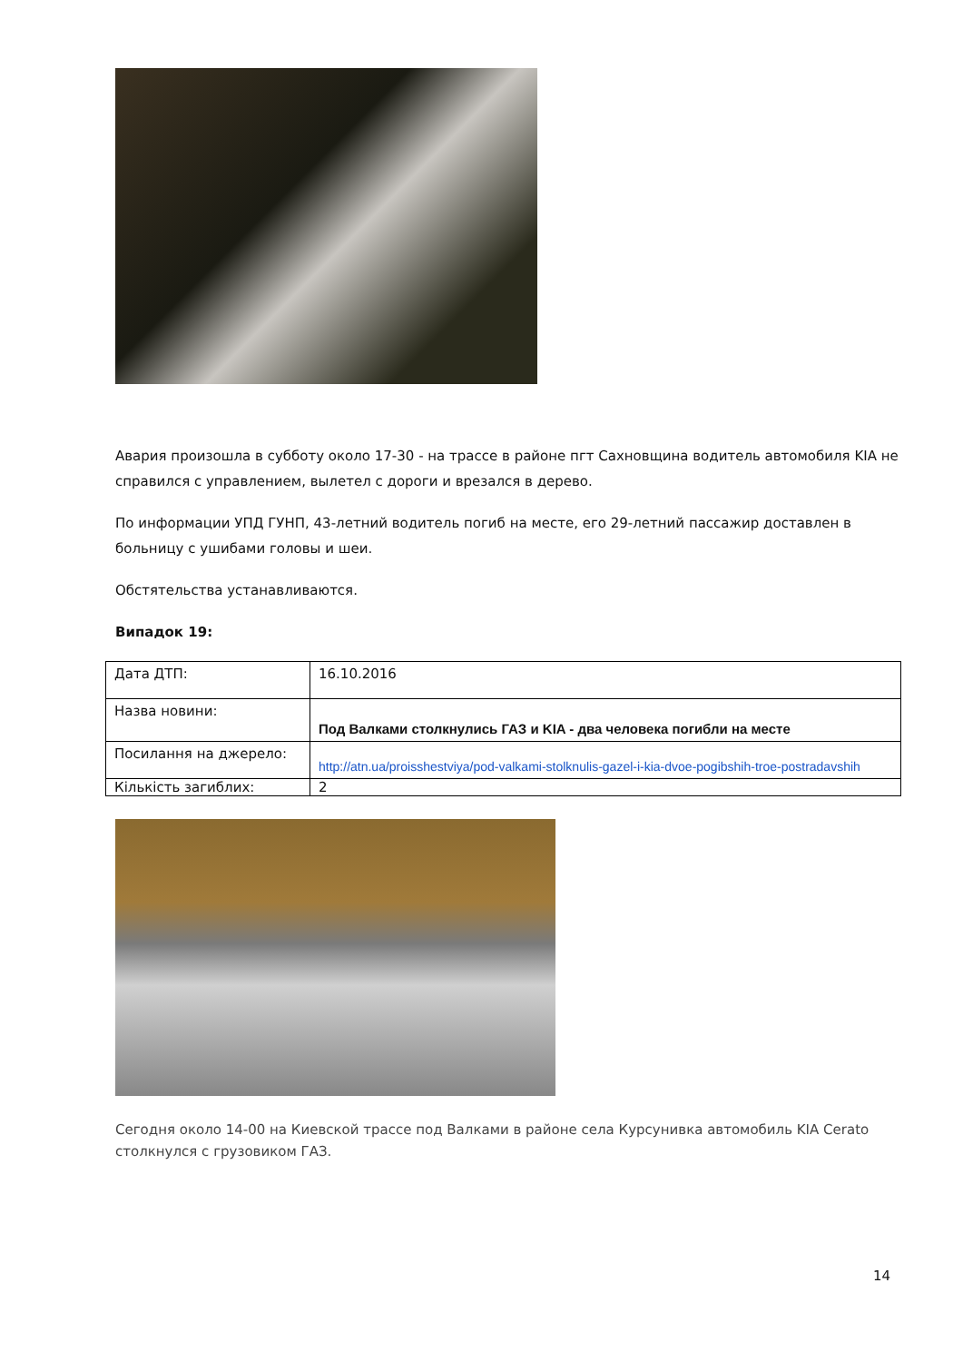Авария произошла в субботу около 17-30 - на трассе в районе пгт Сахновщина водитель автомобиля KIA не справился с управлением, вылетел с дороги и врезался в дерево.
По информации УПД ГУНП, 43-летний водитель погиб на месте, его 29-летний пассажир доставлен в больницу с ушибами головы и шеи.
Обстятельства устанавливаются.
Випадок 19:
| Дата ДТП: | 16.10.2016 |
| Назва новини: | Под Валками столкнулись ГАЗ и KIA - два человека погибли на месте |
| Посилання на джерело: | http://atn.ua/proisshestviya/pod-valkami-stolknulis-gazel-i-kia-dvoe-pogibshih-troe-postradavshih |
| Кількість загиблих: | 2 |
Сегодня около 14-00 на Киевской трассе под Валками в районе села Курсунивка автомобиль KIA Cerato столкнулся с грузовиком ГАЗ.
14